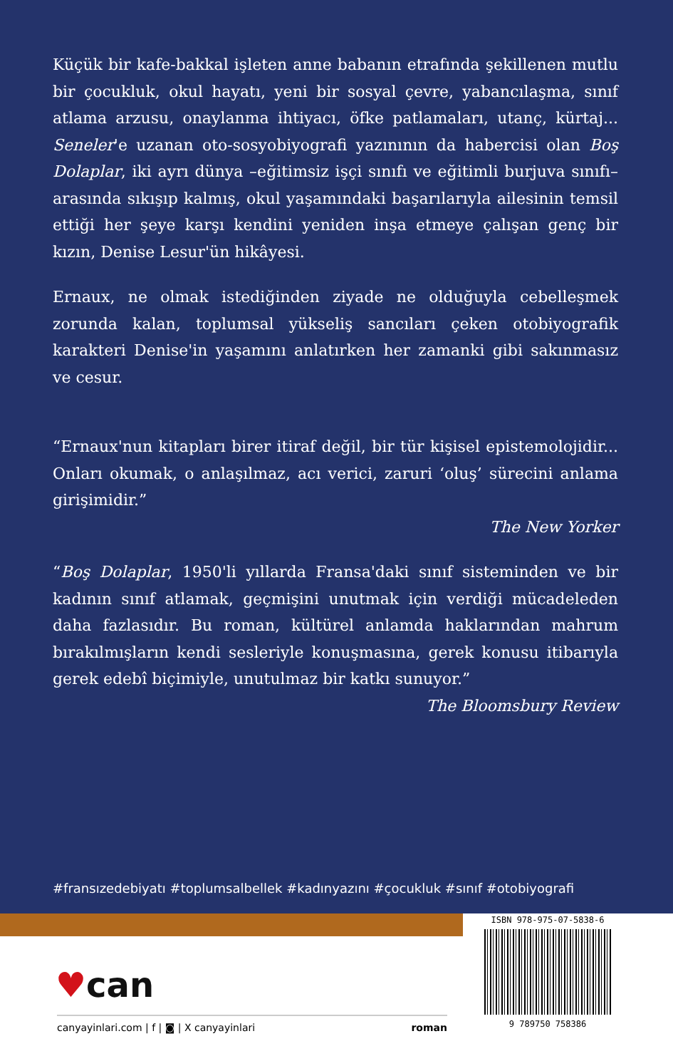Küçük bir kafe-bakkal işleten anne babanın etrafında şekillenen mutlu bir çocukluk, okul hayatı, yeni bir sosyal çevre, yabancılaşma, sınıf atlama arzusu, onaylanma ihtiyacı, öfke patlamaları, utanç, kürtaj... Seneler'e uzanan oto-sosyobiyografi yazınının da habercisi olan Boş Dolaplar, iki ayrı dünya –eğitimsiz işçi sınıfı ve eğitimli burjuva sınıfı– arasında sıkışıp kalmış, okul yaşamındaki başarılarıyla ailesinin temsil ettiği her şeye karşı kendini yeniden inşa etmeye çalışan genç bir kızın, Denise Lesur'ün hikâyesi.
Ernaux, ne olmak istediğinden ziyade ne olduğuyla cebelleşmek zorunda kalan, toplumsal yükseliş sancıları çeken otobiyografik karakteri Denise'in yaşamını anlatırken her zamanki gibi sakınmasız ve cesur.
“Ernaux'nun kitapları birer itiraf değil, bir tür kişisel epistemolojidir... Onları okumak, o anlaşılmaz, acı verici, zaruri ‘oluş’ sürecini anlama girişimidir.”
The New Yorker
“Boş Dolaplar, 1950'li yıllarda Fransa'daki sınıf sisteminden ve bir kadının sınıf atlamak, geçmişini unutmak için verdiği mücadeleden daha fazlasıdır. Bu roman, kültürel anlamda haklarından mahrum bırakılmışların kendi sesleriyle konuşmasına, gerek konusu itibarıyla gerek edebî biçimiyle, unutulmaz bir katkı sunuyor.”
The Bloomsbury Review
#fransızedebiyatı #toplumsalbellek #kadınyazını #çocukluk #sınıf #otobiyografi
♥can
canyayinlari.com | f | ◙ | X canyayinlari roman
ISBN 978-975-07-5838-6
9 789750 758386